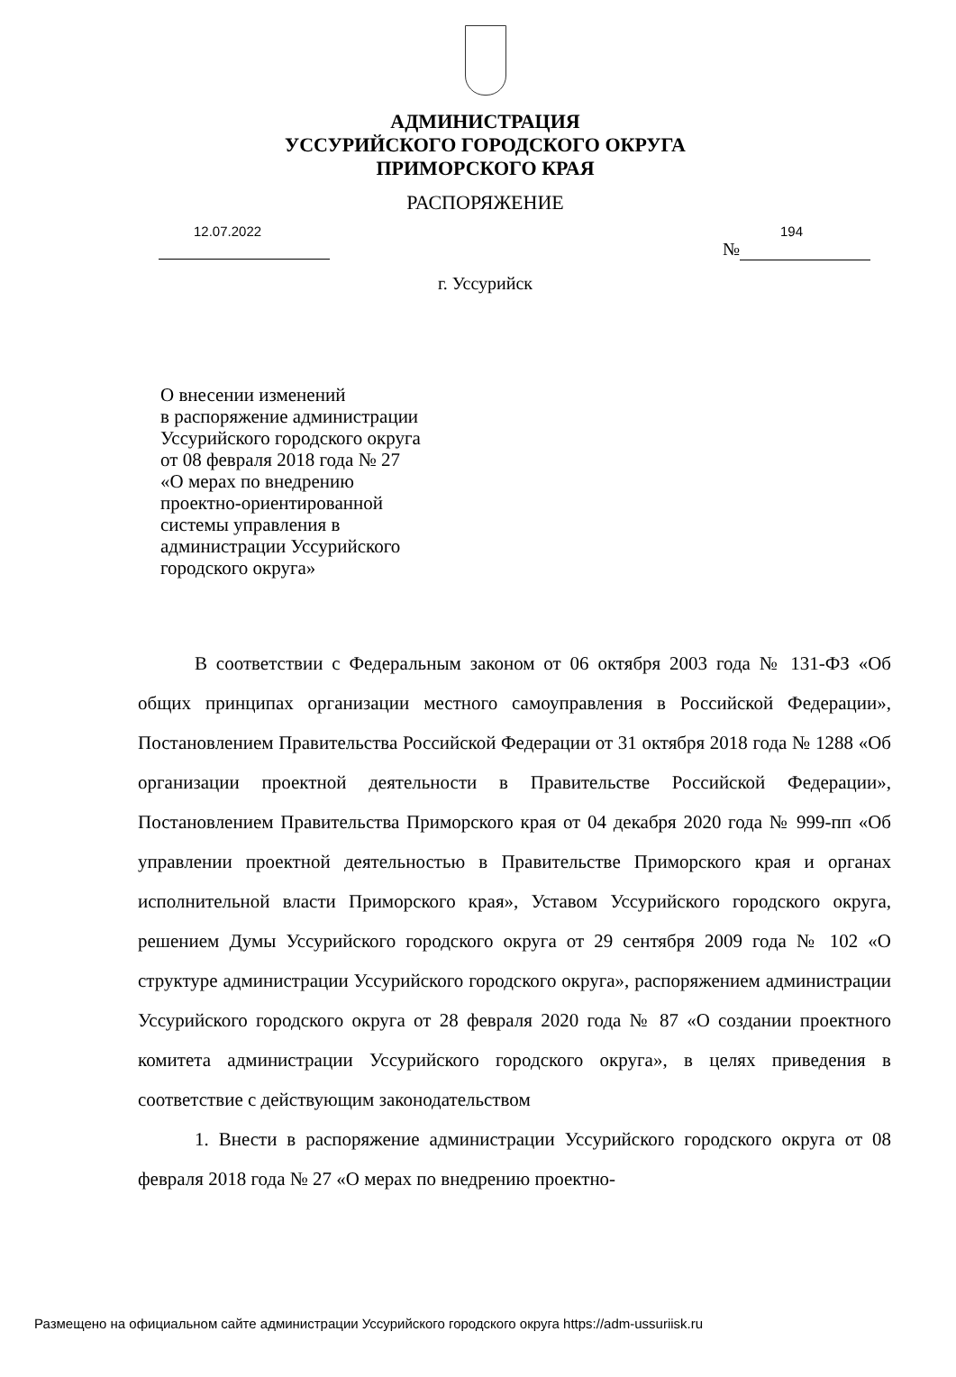АДМИНИСТРАЦИЯ
УССУРИЙСКОГО ГОРОДСКОГО ОКРУГА
ПРИМОРСКОГО КРАЯ
РАСПОРЯЖЕНИЕ
12.07.2022 194
№
г. Уссурийск
О внесении изменений
в распоряжение администрации
Уссурийского городского округа
от 08 февраля 2018 года № 27
«О мерах по внедрению
проектно-ориентированной
системы управления в
администрации Уссурийского
городского округа»
В соответствии с Федеральным законом от 06 октября 2003 года № 131-ФЗ «Об общих принципах организации местного самоуправления в Российской Федерации», Постановлением Правительства Российской Федерации от 31 октября 2018 года № 1288 «Об организации проектной деятельности в Правительстве Российской Федерации», Постановлением Правительства Приморского края от 04 декабря 2020 года № 999-пп «Об управлении проектной деятельностью в Правительстве Приморского края и органах исполнительной власти Приморского края», Уставом Уссурийского городского округа, решением Думы Уссурийского городского округа от 29 сентября 2009 года № 102 «О структуре администрации Уссурийского городского округа», распоряжением администрации Уссурийского городского округа от 28 февраля 2020 года № 87 «О создании проектного комитета администрации Уссурийского городского округа», в целях приведения в соответствие с действующим законодательством
1. Внести в распоряжение администрации Уссурийского городского округа от 08 февраля 2018 года № 27 «О мерах по внедрению проектно-
Размещено на официальном сайте администрации Уссурийского городского округа https://adm-ussuriisk.ru